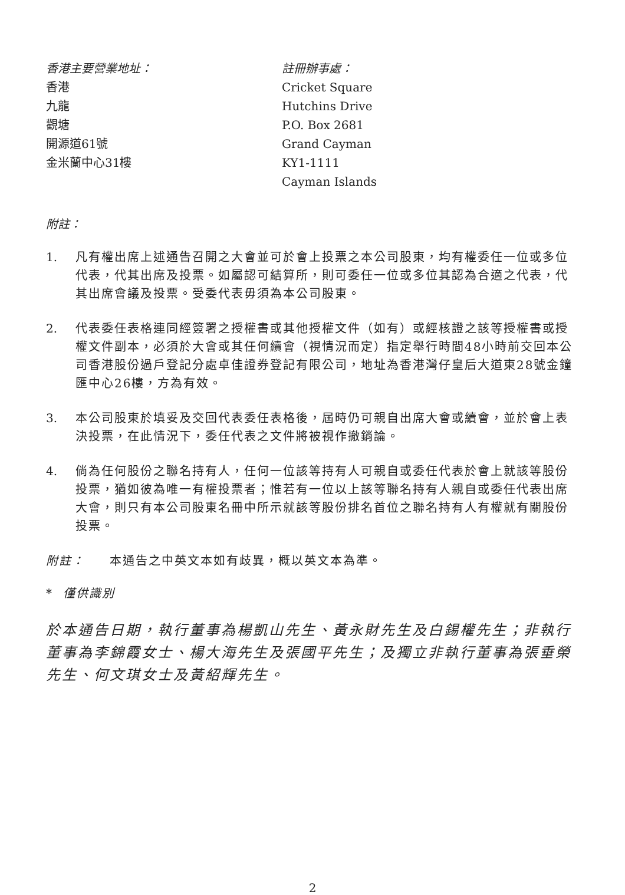香港主要營業地址：
香港
九龍
觀塘
開源道61號
金米蘭中心31樓
註冊辦事處：
Cricket Square
Hutchins Drive
P.O. Box 2681
Grand Cayman
KY1-1111
Cayman Islands
附註：
1. 凡有權出席上述通告召開之大會並可於會上投票之本公司股東，均有權委任一位或多位代表，代其出席及投票。如屬認可結算所，則可委任一位或多位其認為合適之代表，代其出席會議及投票。受委代表毋須為本公司股東。
2. 代表委任表格連同經簽署之授權書或其他授權文件（如有）或經核證之該等授權書或授權文件副本，必須於大會或其任何續會（視情況而定）指定舉行時間48小時前交回本公司香港股份過戶登記分處卓佳證券登記有限公司，地址為香港灣仔皇后大道東28號金鐘匯中心26樓，方為有效。
3. 本公司股東於填妥及交回代表委任表格後，屆時仍可親自出席大會或續會，並於會上表決投票，在此情況下，委任代表之文件將被視作撤銷論。
4. 倘為任何股份之聯名持有人，任何一位該等持有人可親自或委任代表於會上就該等股份投票，猶如彼為唯一有權投票者；惟若有一位以上該等聯名持有人親自或委任代表出席大會，則只有本公司股東名冊中所示就該等股份排名首位之聯名持有人有權就有關股份投票。
附註： 本通告之中英文本如有歧異，概以英文本為準。
* 僅供識別
於本通告日期，執行董事為楊凱山先生、黃永財先生及白錫權先生；非執行董事為李錦霞女士、楊大海先生及張國平先生；及獨立非執行董事為張垂榮先生、何文琪女士及黃紹輝先生。
2